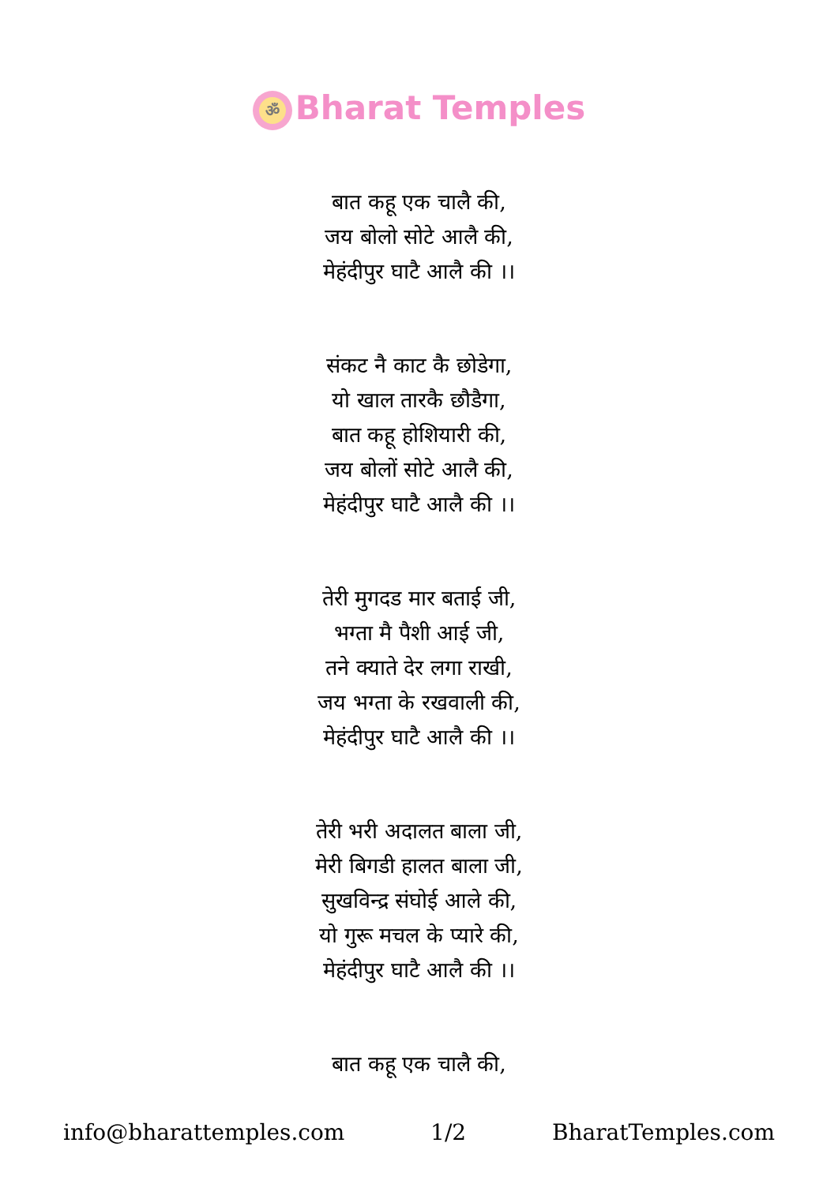ॐ Bharat Temples
बात कहू एक चालै की,
जय बोलो सोटे आलै की,
मेहंदीपुर घाटै आलै की ।।
संकट नै काट कै छोडेगा,
यो खाल तारकै छौडैगा,
बात कहू होशियारी की,
जय बोलों सोटे आलै की,
मेहंदीपुर घाटै आलै की ।।
तेरी मुगदड मार बताई जी,
भग्ता मै पैशी आई जी,
तने क्याते देर लगा राखी,
जय भग्ता के रखवाली की,
मेहंदीपुर घाटै आलै की ।।
तेरी भरी अदालत बाला जी,
मेरी बिगडी हालत बाला जी,
सुखविन्द्र संघोई आले की,
यो गुरू मचल के प्यारे की,
मेहंदीपुर घाटै आलै की ।।
बात कहू एक चालै की,
info@bharattemples.com 1/2 BharatTemples.com